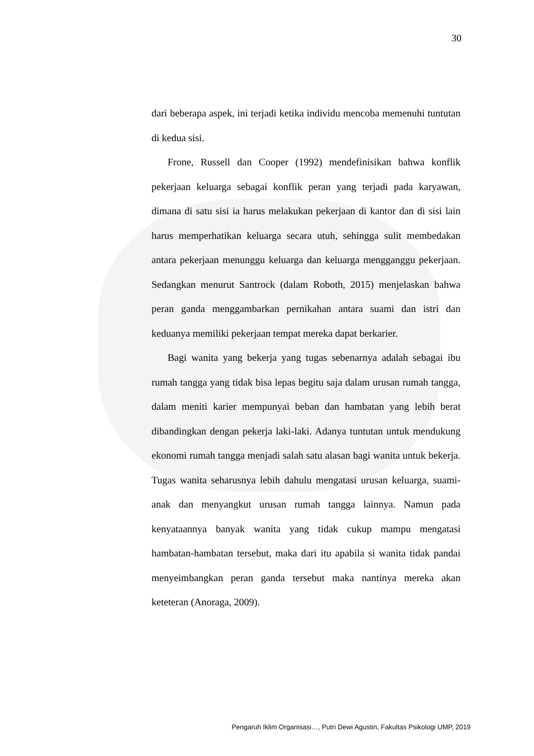30
dari beberapa aspek, ini terjadi ketika individu mencoba memenuhi tuntutan di kedua sisi.
Frone, Russell dan Cooper (1992) mendefinisikan bahwa konflik pekerjaan keluarga sebagai konflik peran yang terjadi pada karyawan, dimana di satu sisi ia harus melakukan pekerjaan di kantor dan di sisi lain harus memperhatikan keluarga secara utuh, sehingga sulit membedakan antara pekerjaan menunggu keluarga dan keluarga mengganggu pekerjaan. Sedangkan menurut Santrock (dalam Roboth, 2015) menjelaskan bahwa peran ganda menggambarkan pernikahan antara suami dan istri dan keduanya memiliki pekerjaan tempat mereka dapat berkarier.
Bagi wanita yang bekerja yang tugas sebenarnya adalah sebagai ibu rumah tangga yang tidak bisa lepas begitu saja dalam urusan rumah tangga, dalam meniti karier mempunyai beban dan hambatan yang lebih berat dibandingkan dengan pekerja laki-laki. Adanya tuntutan untuk mendukung ekonomi rumah tangga menjadi salah satu alasan bagi wanita untuk bekerja. Tugas wanita seharusnya lebih dahulu mengatasi urusan keluarga, suami-anak dan menyangkut urusan rumah tangga lainnya. Namun pada kenyataannya banyak wanita yang tidak cukup mampu mengatasi hambatan-hambatan tersebut, maka dari itu apabila si wanita tidak pandai menyeimbangkan peran ganda tersebut maka nantinya mereka akan keteteran (Anoraga, 2009).
Pengaruh Iklim Organisasi…, Putri Dewi Agustin, Fakultas Psikologi UMP, 2019